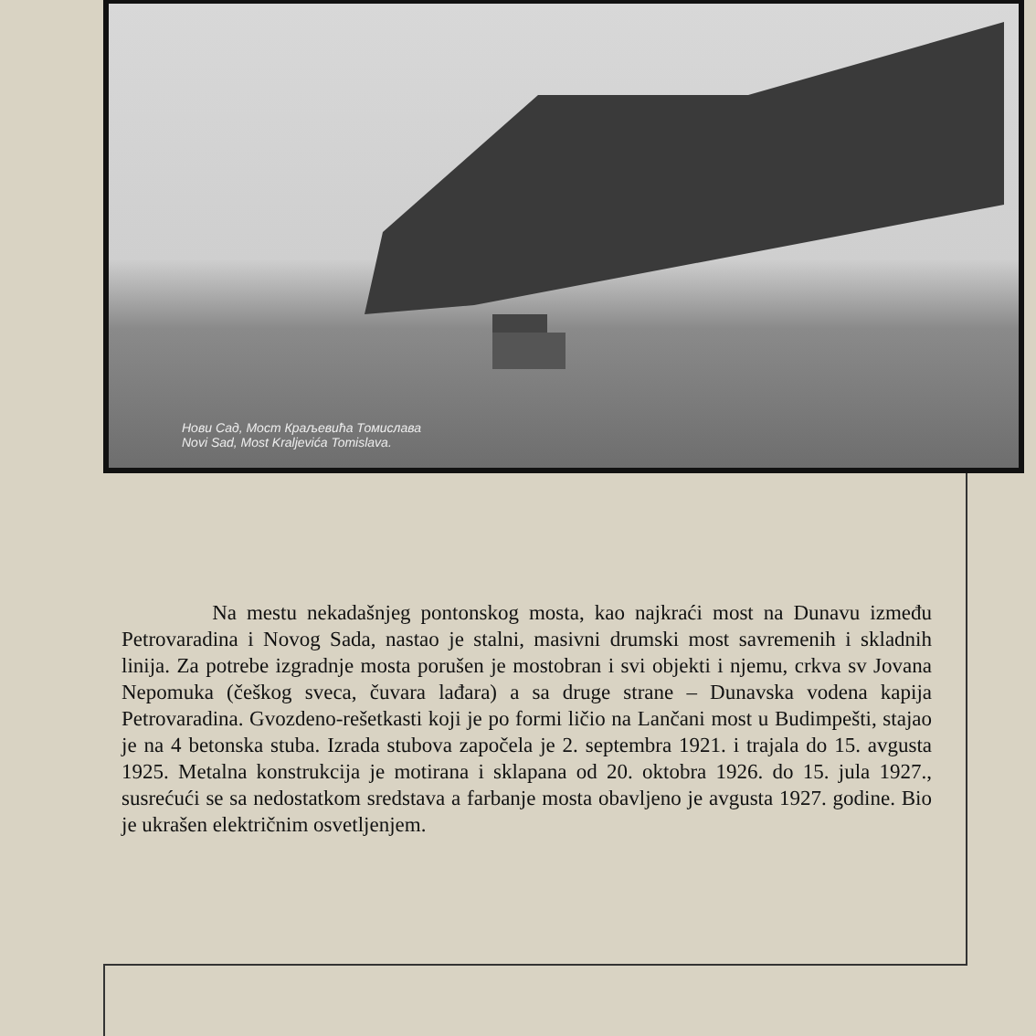Нови Сад, Мост Краљевића Томислава
Novi Sad, Most Kraljevića Tomislava.
Na mestu nekadašnjeg pontonskog mosta, kao najkraći most na Dunavu između Petrovaradina i Novog Sada, nastao je stalni, masivni drumski most savremenih i skladnih linija. Za potrebe izgradnje mosta porušen je mostobran i svi objekti i njemu, crkva sv Jovana Nepomuka (češkog sveca, čuvara lađara) a sa druge strane – Dunavska vodena kapija Petrovaradina. Gvozdeno-rešetkasti koji je po formi ličio na Lančani most u Budimpešti, stajao je na 4 betonska stuba. Izrada stubova započela je 2. septembra 1921. i trajala do 15. avgusta 1925. Metalna konstrukcija je motirana i sklapana od 20. oktobra 1926. do 15. jula 1927., susrećući se sa nedostatkom sredstava a farbanje mosta obavljeno je avgusta 1927. godine. Bio je ukrašen električnim osvetljenjem.